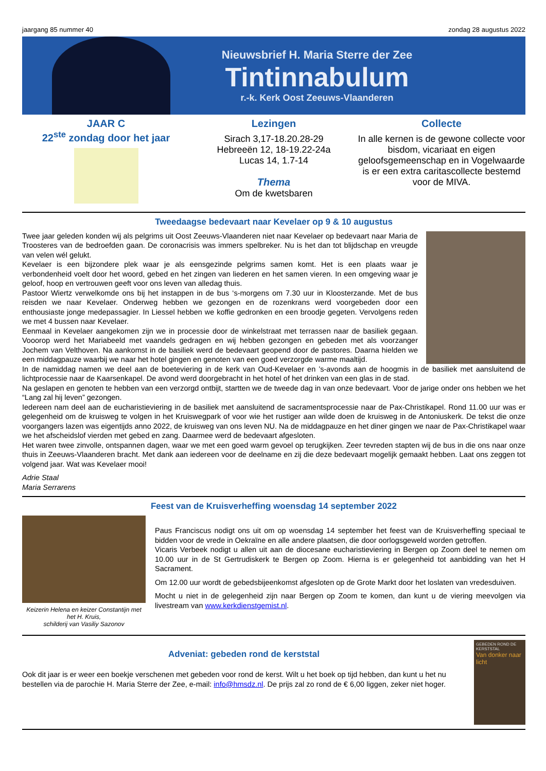jaargang 85 nummer 40 zondag 28 augustus 2022
Nieuwsbrief H. Maria Sterre der Zee
Tintinnabulum
r.-k. Kerk Oost Zeeuws-Vlaanderen
JAAR C
22<sup>ste</sup> zondag door het jaar
Lezingen
Sirach 3,17-18.20.28-29
Hebreeën 12, 18-19.22-24a
Lucas 14, 1.7-14
Thema
Om de kwetsbaren
Collecte
In alle kernen is de gewone collecte voor bisdom, vicariaat en eigen geloofsgemeenschap en in Vogelwaarde is er een extra caritascollecte bestemd voor de MIVA.
Tweedaagse bedevaart naar Kevelaer op 9 & 10 augustus
Twee jaar geleden konden wij als pelgrims uit Oost Zeeuws-Vlaanderen niet naar Kevelaer op bedevaart naar Maria de Troosteres van de bedroefden gaan. De coronacrisis was immers spelbreker. Nu is het dan tot blijdschap en vreugde van velen wél gelukt.
Kevelaer is een bijzondere plek waar je als eensgezinde pelgrims samen komt. Het is een plaats waar je verbondenheid voelt door het woord, gebed en het zingen van liederen en het samen vieren. In een omgeving waar je geloof, hoop en vertrouwen geeft voor ons leven van alledag thuis.
Pastoor Wiertz verwelkomde ons bij het instappen in de bus ‘s-morgens om 7.30 uur in Kloosterzande. Met de bus reisden we naar Kevelaer. Onderweg hebben we gezongen en de rozenkrans werd voorgebeden door een enthousiaste jonge medepassagier. In Liessel hebben we koffie gedronken en een broodje gegeten. Vervolgens reden we met 4 bussen naar Kevelaer.
Eenmaal in Kevelaer aangekomen zijn we in processie door de winkelstraat met terrassen naar de basiliek gegaan. Vooorop werd het Mariabeeld met vaandels gedragen en wij hebben gezongen en gebeden met als voorzanger Jochem van Velthoven. Na aankomst in de basiliek werd de bedevaart geopend door de pastores. Daarna hielden we een middagpauze waarbij we naar het hotel gingen en genoten van een goed verzorgde warme maaltijd.
In de namiddag namen we deel aan de boeteviering in de kerk van Oud-Kevelaer en ’s-avonds aan de hoogmis in de basiliek met aansluitend de lichtprocessie naar de Kaarsenkapel. De avond werd doorgebracht in het hotel of het drinken van een glas in de stad.
Na geslapen en genoten te hebben van een verzorgd ontbijt, startten we de tweede dag in van onze bedevaart. Voor de jarige onder ons hebben we het “Lang zal hij leven” gezongen.
Iedereen nam deel aan de eucharistieviering in de basiliek met aansluitend de sacramentsprocessie naar de Pax-Christikapel. Rond 11.00 uur was er gelegenheid om de kruisweg te volgen in het Kruiswegpark of voor wie het rustiger aan wilde doen de kruisweg in de Antoniuskerk. De tekst die onze voorgangers lazen was eigentijds anno 2022, de kruisweg van ons leven NU. Na de middagpauze en het diner gingen we naar de Pax-Christikapel waar we het afscheidslof vierden met gebed en zang. Daarmee werd de bedevaart afgesloten.
Het waren twee zinvolle, ontspannen dagen, waar we met een goed warm gevoel op terugkijken. Zeer tevreden stapten wij de bus in die ons naar onze thuis in Zeeuws-Vlaanderen bracht. Met dank aan iedereen voor de deelname en zij die deze bedevaart mogelijk gemaakt hebben. Laat ons zeggen tot volgend jaar. Wat was Kevelaer mooi!
Adrie Staal
Maria Serrarens
Feest van de Kruisverheffing woensdag 14 september 2022
Keizerin Helena en keizer Constantijn met het H. Kruis,
schilderij van Vasiliy Sazonov
Paus Franciscus nodigt ons uit om op woensdag 14 september het feest van de Kruisverheffing speciaal te bidden voor de vrede in Oekraïne en alle andere plaatsen, die door oorlogsgeweld worden getroffen.
Vicaris Verbeek nodigt u allen uit aan de diocesane eucharistieviering in Bergen op Zoom deel te nemen om 10.00 uur in de St Gertrudiskerk te Bergen op Zoom. Hierna is er gelegenheid tot aanbidding van het H Sacrament.
Om 12.00 uur wordt de gebedsbijeenkomst afgesloten op de Grote Markt door het loslaten van vredesduiven.
Mocht u niet in de gelegenheid zijn naar Bergen op Zoom te komen, dan kunt u de viering meevolgen via livestream van www.kerkdienstgemist.nl.
GEBEDEN ROND DE KERSTSTAL
Van donker naar licht
Adveniat: gebeden rond de kerststal
Ook dit jaar is er weer een boekje verschenen met gebeden voor rond de kerst. Wilt u het boek op tijd hebben, dan kunt u het nu bestellen via de parochie H. Maria Sterre der Zee, e-mail: info@hmsdz.nl. De prijs zal zo rond de € 6,00 liggen, zeker niet hoger.